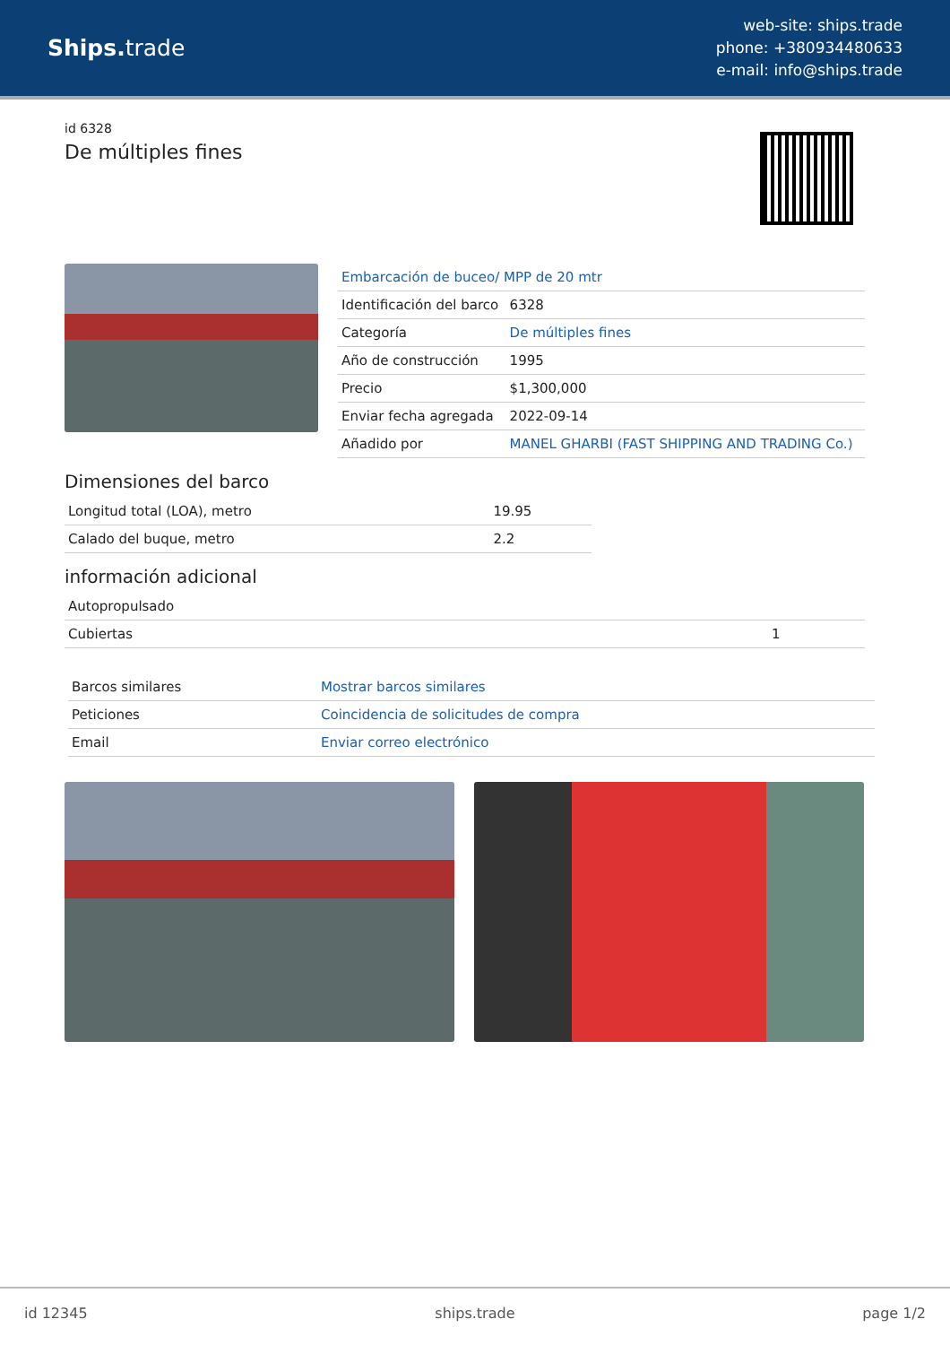Ships. trade
web-site: ships.trade
phone: +380934480633
e-mail: info@ships.trade
id 6328
De múltiples fines
| Embarcación de buceo/ MPP de 20 mtr | |
| Identificación del barco | 6328 |
| Categoría | De múltiples fines |
| Año de construcción | 1995 |
| Precio | $1,300,000 |
| Enviar fecha agregada | 2022-09-14 |
| Añadido por | MANEL GHARBI (FAST SHIPPING AND TRADING Co.) |
Dimensiones del barco
| Longitud total (LOA), metro | 19.95 |
| Calado del buque, metro | 2.2 |
información adicional
| Autopropulsado | |
| Cubiertas | 1 |
| Barcos similares | Mostrar barcos similares |
| Peticiones | Coincidencia de solicitudes de compra |
| Email | Enviar correo electrónico |
id 12345 ships.trade page 1/2